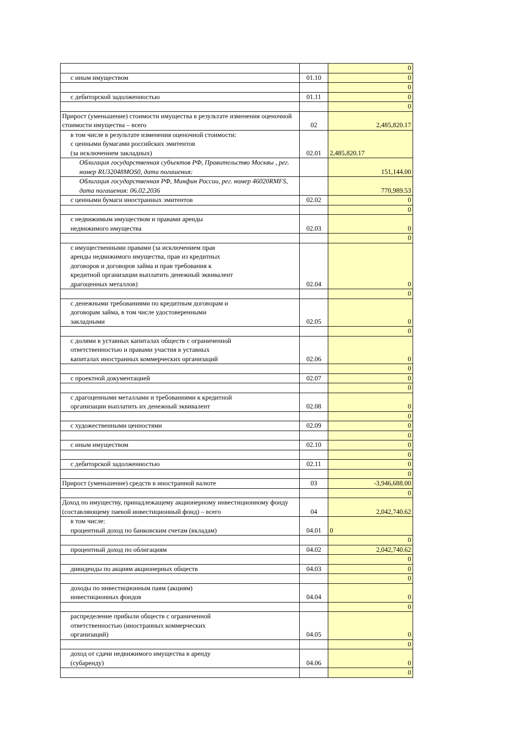| | | 0 |
| с иным имуществом | 01.10 | 0 |
| | | 0 |
| с дебиторской задолженностью | 01.11 | 0 |
| | | 0 |
| Прирост (уменьшение) стоимости имущества в результате изменения оценочной стоимости имущества – всего | 02 | 2,485,820.17 |
| в том числе в результате изменения оценочной стоимости: с ценными бумагами российских эмитентов (за исключением закладных) | 02.01 | 2,485,820.17 |
| Облигация государственная субъектов РФ, Правительство Москвы , рег. номер RU32048MOS0, дата погашения: | | 151,144.00 |
| Облигация государственная РФ, Минфин России, рег. номер 46020RMFS, дата погашения: 06.02.2036 | | 770,989.53 |
| с ценными бумаги иностранных эмитентов | 02.02 | 0 |
| | | 0 |
| с недвижимым имуществом и правами аренды недвижимого имущества | 02.03 | 0 |
| | | 0 |
| с имущественными правами (за исключением прав аренды недвижимого имущества, прав из кредитных договоров и договоров займа и прав требования к кредитной организации выплатить денежный эквивалент драгоценных металлов) | 02.04 | 0 |
| | | 0 |
| с денежными требованиями по кредитным договорам и договорам займа, в том числе удостоверенными закладными | 02.05 | 0 |
| | | 0 |
| с долями в уставных капиталах обществ с ограниченной ответственностью и правами участия в уставных капиталах иностранных коммерческих организаций | 02.06 | 0 |
| | | 0 |
| с проектной документацией | 02.07 | 0 |
| | | 0 |
| с драгоценными металлами и требованиями к кредитной организации выплатить их денежный эквивалент | 02.08 | 0 |
| | | 0 |
| с художественными ценностями | 02.09 | 0 |
| | | 0 |
| с иным имуществом | 02.10 | 0 |
| | | 0 |
| с дебиторской задолженностью | 02.11 | 0 |
| | | 0 |
| Прирост (уменьшение) средств в иностранной валюте | 03 | -3,946,688.00 |
| | | 0 |
| Доход по имуществу, принадлежащему акционерному инвестиционному фонду (составляющему паевой инвестиционный фонд) – всего | 04 | 2,042,740.62 |
| в том числе: процентный доход по банковским счетам (вкладам) | 04.01 | 0 |
| | | 0 |
| процентный доход по облигациям | 04.02 | 2,042,740.62 |
| | | 0 |
| дивиденды по акциям акционерных обществ | 04.03 | 0 |
| | | 0 |
| доходы по инвестиционным паям (акциям) инвестиционных фондов | 04.04 | 0 |
| | | 0 |
| распределение прибыли обществ с ограниченной ответственностью (иностранных коммерческих организаций) | 04.05 | 0 |
| | | 0 |
| доход от сдачи недвижимого имущества в аренду (субаренду) | 04.06 | 0 |
| | | 0 |